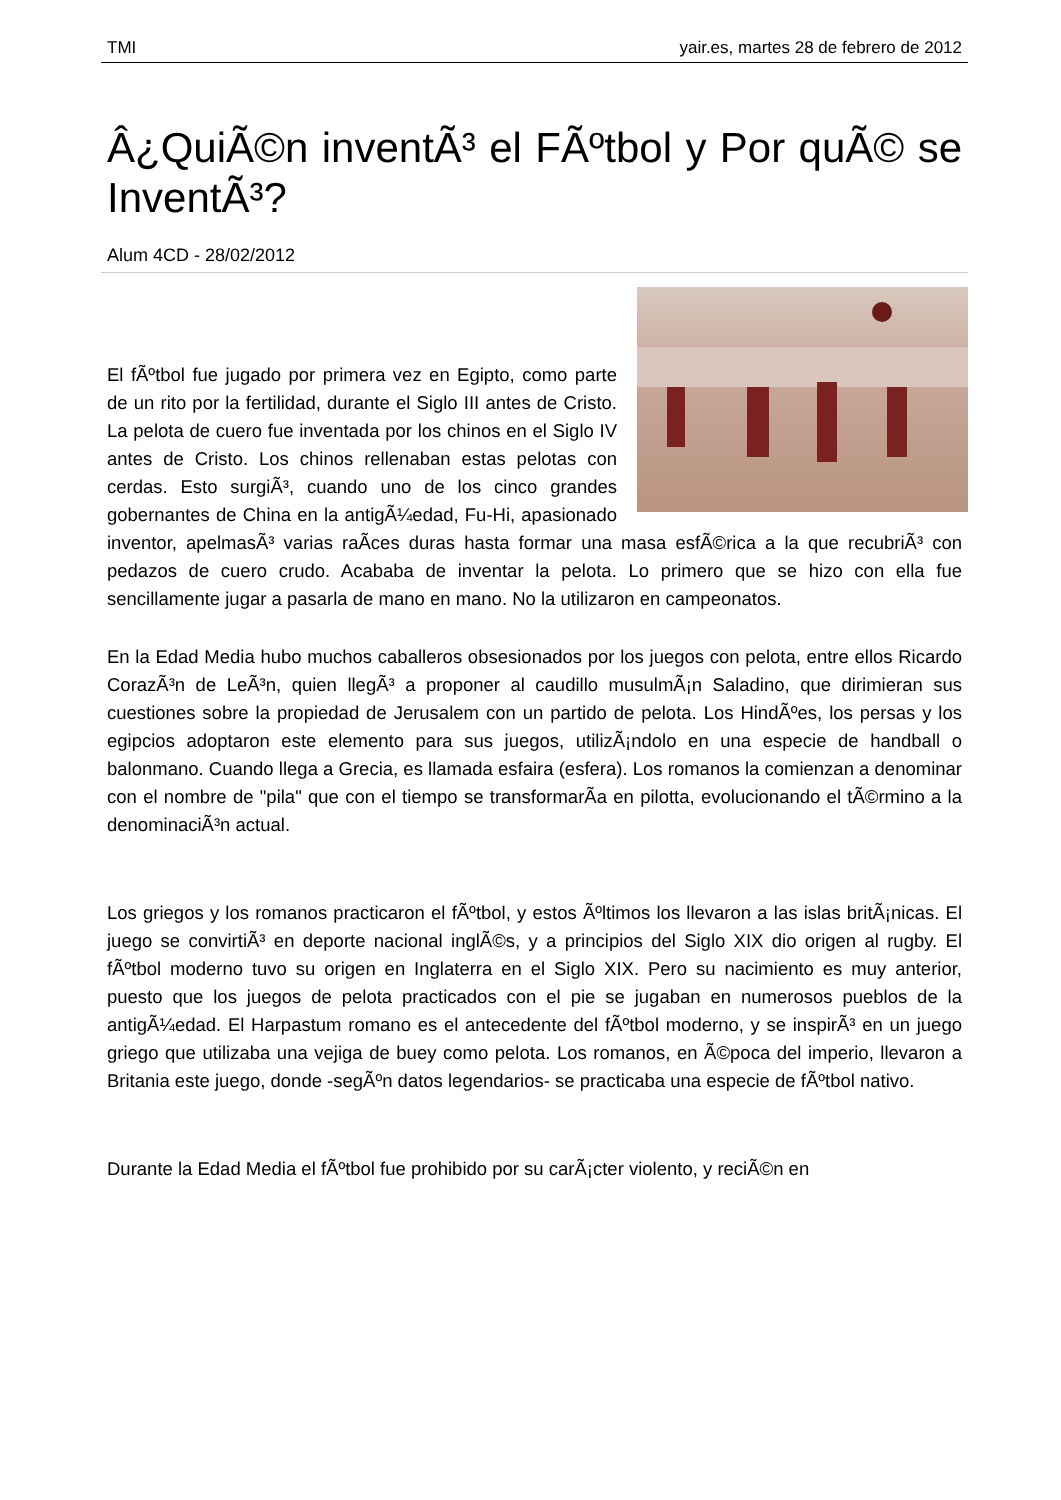TMI yair.es, martes 28 de febrero de 2012
Â¿QuiÃ©n inventÃ³ el FÃºtbol y Por quÃ© se InventÃ³?
Alum 4CD - 28/02/2012
El fÃºtbol fue jugado por primera vez en Egipto, como parte de un rito por la fertilidad, durante el Siglo III antes de Cristo. La pelota de cuero fue inventada por los chinos en el Siglo IV antes de Cristo. Los chinos rellenaban estas pelotas con cerdas. Esto surgiÃ³, cuando uno de los cinco grandes gobernantes de China en la antigÃ¼edad, Fu-Hi, apasionado inventor, apelmasÃ³ varias raÃ­ces duras hasta formar una masa esfÃ©rica a la que recubriÃ³ con pedazos de cuero crudo. Acababa de inventar la pelota. Lo primero que se hizo con ella fue sencillamente jugar a pasarla de mano en mano. No la utilizaron en campeonatos.
En la Edad Media hubo muchos caballeros obsesionados por los juegos con pelota, entre ellos Ricardo CorazÃ³n de LeÃ³n, quien llegÃ³ a proponer al caudillo musulmÃ¡n Saladino, que dirimieran sus cuestiones sobre la propiedad de Jerusalem con un partido de pelota. Los HindÃºes, los persas y los egipcios adoptaron este elemento para sus juegos, utilizÃ¡ndolo en una especie de handball o balonmano. Cuando llega a Grecia, es llamada esfaira (esfera). Los romanos la comienzan a denominar con el nombre de "pila" que con el tiempo se transformarÃ­a en pilotta, evolucionando el tÃ©rmino a la denominaciÃ³n actual.
Los griegos y los romanos practicaron el fÃºtbol, y estos Ãºltimos los llevaron a las islas britÃ¡nicas. El juego se convirtiÃ³ en deporte nacional inglÃ©s, y a principios del Siglo XIX dio origen al rugby. El fÃºtbol moderno tuvo su origen en Inglaterra en el Siglo XIX. Pero su nacimiento es muy anterior, puesto que los juegos de pelota practicados con el pie se jugaban en numerosos pueblos de la antigÃ¼edad. El Harpastum romano es el antecedente del fÃºtbol moderno, y se inspirÃ³ en un juego griego que utilizaba una vejiga de buey como pelota. Los romanos, en Ã©poca del imperio, llevaron a Britania este juego, donde -segÃºn datos legendarios- se practicaba una especie de fÃºtbol nativo.
Durante la Edad Media el fÃºtbol fue prohibido por su carÃ¡cter violento, y reciÃ©n en